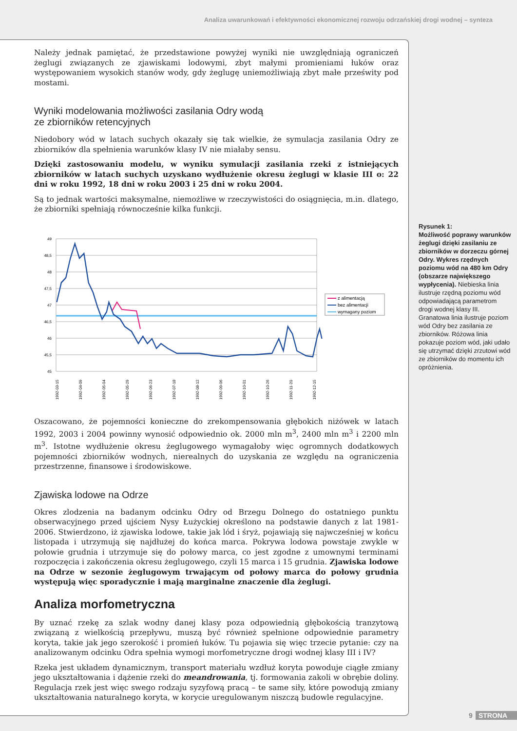Analiza uwarunkowań i efektywności ekonomicznej rozwoju odrzańskiej drogi wodnej – synteza
Należy jednak pamiętać, że przedstawione powyżej wyniki nie uwzględniają ograniczeń żeglugi związanych ze zjawiskami lodowymi, zbyt małymi promieniami łuków oraz występowaniem wysokich stanów wody, gdy żeglugę uniemożliwiają zbyt małe prześwity pod mostami.
Wyniki modelowania możliwości zasilania Odry wodą
ze zbiorników retencyjnych
Niedobory wód w latach suchych okazały się tak wielkie, że symulacja zasilania Odry ze zbiorników dla spełnienia warunków klasy IV nie miałaby sensu.
Dzięki zastosowaniu modelu, w wyniku symulacji zasilania rzeki z istniejących zbiorników w latach suchych uzyskano wydłużenie okresu żeglugi w klasie III o: 22 dni w roku 1992, 18 dni w roku 2003 i 25 dni w roku 2004.
Są to jednak wartości maksymalne, niemożliwe w rzeczywistości do osiągnięcia, m.in. dlatego, że zbiorniki spełniają równocześnie kilka funkcji.
49
48,5
48
47,5
47
46,5
46
45,5
45
1992-03-15
1992-04-09
1992-05-04
1992-05-29
1992-06-23
1992-07-18
1992-08-12
1992-09-06
1992-10-01
1992-10-26
1992-11-20
1992-12-15
z alimentacją
bez alimentacji
wymagany poziom
Oszacowano, że pojemności konieczne do zrekompensowania głębokich niżówek w latach 1992, 2003 i 2004 powinny wynosić odpowiednio ok. 2000 mln m<sup>3</sup>, 2400 mln m<sup>3</sup> i 2200 mln m<sup>3</sup>. Istotne wydłużenie okresu żeglugowego wymagałoby więc ogromnych dodatkowych pojemności zbiorników wodnych, nierealnych do uzyskania ze względu na ograniczenia przestrzenne, finansowe i środowiskowe.
Zjawiska lodowe na Odrze
Okres zlodzenia na badanym odcinku Odry od Brzegu Dolnego do ostatniego punktu obserwacyjnego przed ujściem Nysy Łużyckiej określono na podstawie danych z lat 1981-2006. Stwierdzono, iż zjawiska lodowe, takie jak lód i śryż, pojawiają się najwcześniej w końcu listopada i utrzymują się najdłużej do końca marca. Pokrywa lodowa powstaje zwykle w połowie grudnia i utrzymuje się do połowy marca, co jest zgodne z umownymi terminami rozpoczęcia i zakończenia okresu żeglugowego, czyli 15 marca i 15 grudnia. Zjawiska lodowe na Odrze w sezonie żeglugowym trwającym od połowy marca do połowy grudnia występują więc sporadycznie i mają marginalne znaczenie dla żeglugi.
Analiza morfometryczna
By uznać rzekę za szlak wodny danej klasy poza odpowiednią głębokością tranzytową związaną z wielkością przepływu, muszą być również spełnione odpowiednie parametry koryta, takie jak jego szerokość i promień łuków. Tu pojawia się więc trzecie pytanie: czy na analizowanym odcinku Odra spełnia wymogi morfometryczne drogi wodnej klasy III i IV?
Rzeka jest układem dynamicznym, transport materiału wzdłuż koryta powoduje ciągłe zmiany jego ukształtowania i dążenie rzeki do meandrowania, tj. formowania zakoli w obrębie doliny. Regulacja rzek jest więc swego rodzaju syzyfową pracą – te same siły, które powodują zmiany ukształtowania naturalnego koryta, w korycie uregulowanym niszczą budowle regulacyjne.
Rysunek 1:
Możliwość poprawy warunków żeglugi dzięki zasilaniu ze zbiorników w dorzeczu górnej Odry. Wykres rzędnych poziomu wód na 480 km Odry (obszarze największego wypłycenia). Niebieska linia ilustruje rzędną poziomu wód odpowiadającą parametrom drogi wodnej klasy III. Granatowa linia ilustruje poziom wód Odry bez zasilania ze zbiorników. Różowa linia pokazuje poziom wód, jaki udało się utrzymać dzięki zrzutowi wód ze zbiorników do momentu ich opróżnienia.
9 STRONA